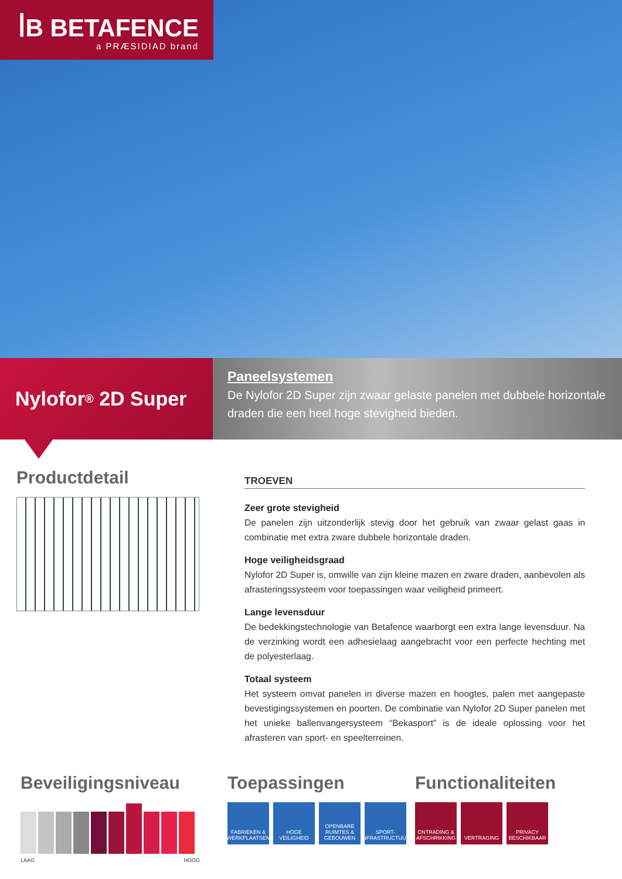ꟾB BETAFENCE
a PRÆSIDIAD brand
Nylofor<sup>®</sup> 2D Super
Paneelsystemen
De Nylofor 2D Super zijn zwaar gelaste panelen met dubbele horizontale draden die een heel hoge stevigheid bieden.
Productdetail
TROEVEN
Zeer grote stevigheid
De panelen zijn uitzonderlijk stevig door het gebruik van zwaar gelast gaas in combinatie met extra zware dubbele horizontale draden.
Hoge veiligheidsgraad
Nylofor 2D Super is, omwille van zijn kleine mazen en zware draden, aanbevolen als afrasteringssysteem voor toepassingen waar veiligheid primeert.
Lange levensduur
De bedekkingstechnologie van Betafence waarborgt een extra lange levensduur. Na de verzinking wordt een adhesielaag aangebracht voor een perfecte hechting met de polyesterlaag.
Totaal systeem
Het systeem omvat panelen in diverse mazen en hoogtes, palen met aangepaste bevestigingssystemen en poorten. De combinatie van Nylofor 2D Super panelen met het unieke ballenvangersysteem “Bekasport” is de ideale oplossing voor het afrasteren van sport- en speelterreinen.
Beveiligingsniveau
LAAG HOOG
Toepassingen
FABRIEKEN & WERKPLAATSEN
HOGE VEILIGHEID
OPENBARE RUIMTES & GEBOUWEN
SPORT-INFRASTRUCTUUR
Functionaliteiten
ONTRADING & AFSCHRIKKING
VERTRAGING PRIVACY BESCHIKBAAR